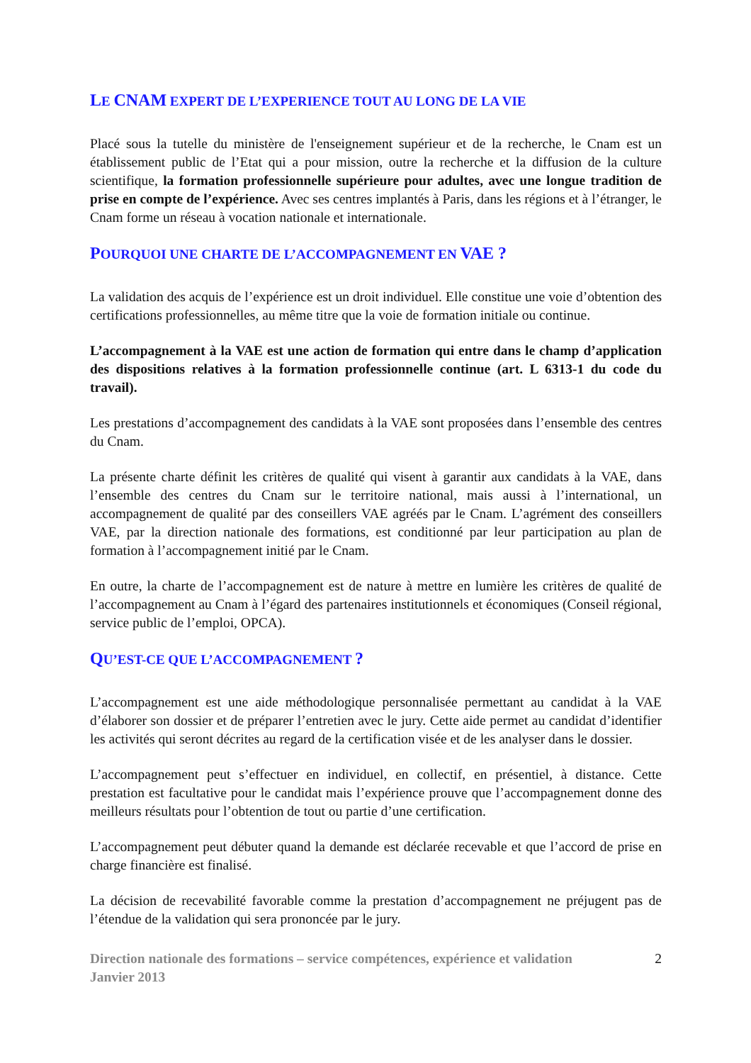LE CNAM EXPERT DE L’EXPERIENCE TOUT AU LONG DE LA VIE
Placé sous la tutelle du ministère de l'enseignement supérieur et de la recherche, le Cnam est un établissement public de l’Etat qui a pour mission, outre la recherche et la diffusion de la culture scientifique, la formation professionnelle supérieure pour adultes, avec une longue tradition de prise en compte de l’expérience. Avec ses centres implantés à Paris, dans les régions et à l’étranger, le Cnam forme un réseau à vocation nationale et internationale.
POURQUOI UNE CHARTE DE L’ACCOMPAGNEMENT EN VAE ?
La validation des acquis de l’expérience est un droit individuel. Elle constitue une voie d’obtention des certifications professionnelles, au même titre que la voie de formation initiale ou continue.
L’accompagnement à la VAE est une action de formation qui entre dans le champ d’application des dispositions relatives à la formation professionnelle continue (art. L 6313-1 du code du travail).
Les prestations d’accompagnement des candidats à la VAE sont proposées dans l’ensemble des centres du Cnam.
La présente charte définit les critères de qualité qui visent à garantir aux candidats à la VAE, dans l’ensemble des centres du Cnam sur le territoire national, mais aussi à l’international, un accompagnement de qualité par des conseillers VAE agréés par le Cnam. L’agrément des conseillers VAE, par la direction nationale des formations, est conditionné par leur participation au plan de formation à l’accompagnement initié par le Cnam.
En outre, la charte de l’accompagnement est de nature à mettre en lumière les critères de qualité de l’accompagnement au Cnam à l’égard des partenaires institutionnels et économiques (Conseil régional, service public de l’emploi, OPCA).
QU’EST-CE QUE L’ACCOMPAGNEMENT ?
L’accompagnement est une aide méthodologique personnalisée permettant au candidat à la VAE d’élaborer son dossier et de préparer l’entretien avec le jury. Cette aide permet au candidat d’identifier les activités qui seront décrites au regard de la certification visée et de les analyser dans le dossier.
L’accompagnement peut s’effectuer en individuel, en collectif, en présentiel, à distance. Cette prestation est facultative pour le candidat mais l’expérience prouve que l’accompagnement donne des meilleurs résultats pour l’obtention de tout ou partie d’une certification.
L’accompagnement peut débuter quand la demande est déclarée recevable et que l’accord de prise en charge financière est finalisé.
La décision de recevabilité favorable comme la prestation d’accompagnement ne préjugent pas de l’étendue de la validation qui sera prononcée par le jury.
Direction nationale des formations – service compétences, expérience et validation
Janvier 2013 2